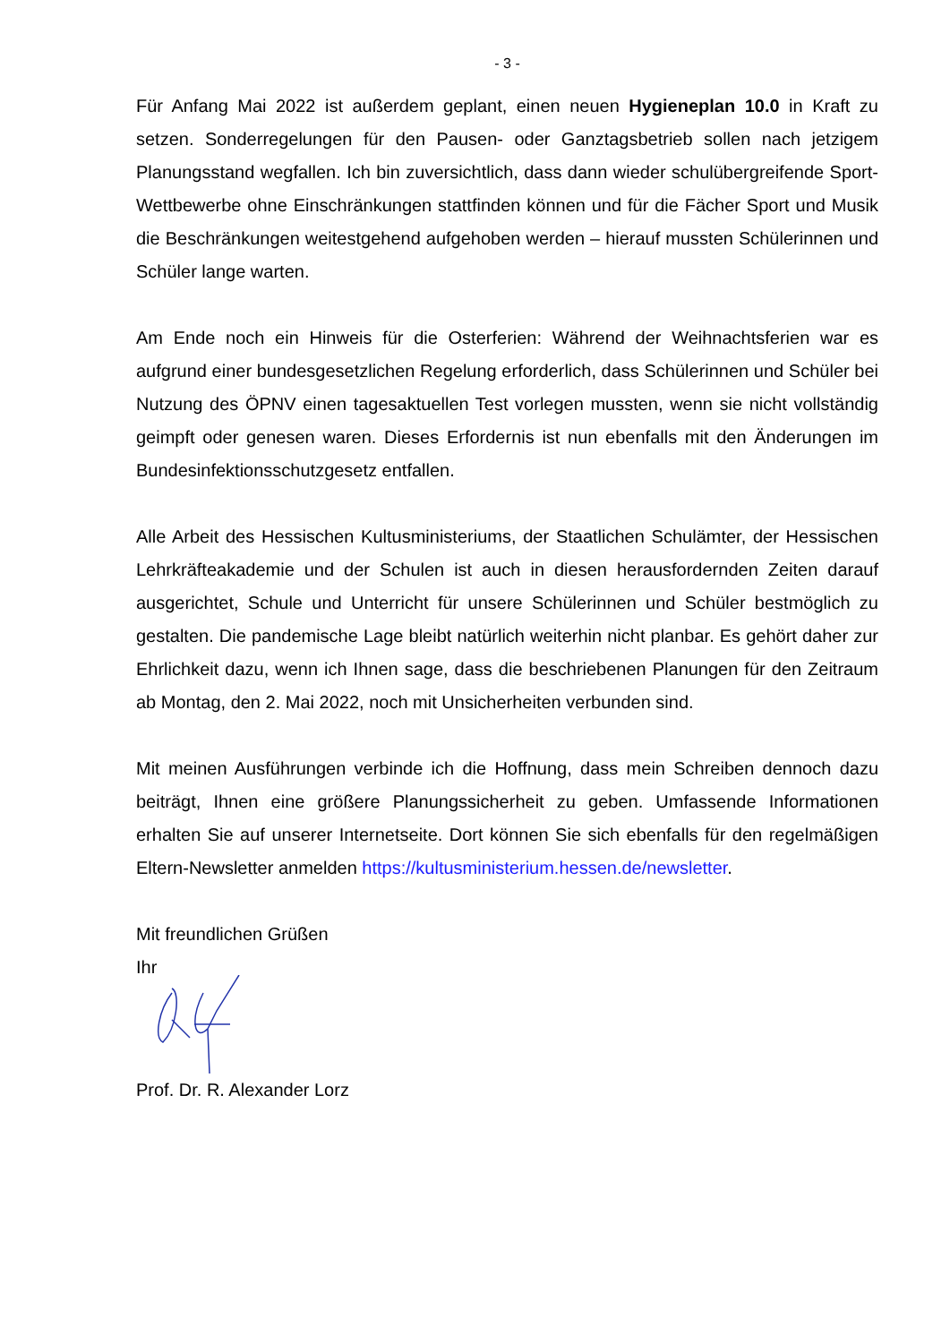- 3 -
Für Anfang Mai 2022 ist außerdem geplant, einen neuen Hygieneplan 10.0 in Kraft zu setzen. Sonderregelungen für den Pausen- oder Ganztagsbetrieb sollen nach jetzigem Planungsstand wegfallen. Ich bin zuversichtlich, dass dann wieder schulübergreifende Sport-Wettbewerbe ohne Einschränkungen stattfinden können und für die Fächer Sport und Musik die Beschränkungen weitestgehend aufgehoben werden – hierauf mussten Schülerinnen und Schüler lange warten.
Am Ende noch ein Hinweis für die Osterferien: Während der Weihnachtsferien war es aufgrund einer bundesgesetzlichen Regelung erforderlich, dass Schülerinnen und Schüler bei Nutzung des ÖPNV einen tagesaktuellen Test vorlegen mussten, wenn sie nicht vollständig geimpft oder genesen waren. Dieses Erfordernis ist nun ebenfalls mit den Änderungen im Bundesinfektionsschutzgesetz entfallen.
Alle Arbeit des Hessischen Kultusministeriums, der Staatlichen Schulämter, der Hessischen Lehrkräfteakademie und der Schulen ist auch in diesen herausfordernden Zeiten darauf ausgerichtet, Schule und Unterricht für unsere Schülerinnen und Schüler bestmöglich zu gestalten. Die pandemische Lage bleibt natürlich weiterhin nicht planbar. Es gehört daher zur Ehrlichkeit dazu, wenn ich Ihnen sage, dass die beschriebenen Planungen für den Zeitraum ab Montag, den 2. Mai 2022, noch mit Unsicherheiten verbunden sind.
Mit meinen Ausführungen verbinde ich die Hoffnung, dass mein Schreiben dennoch dazu beiträgt, Ihnen eine größere Planungssicherheit zu geben. Umfassende Informationen erhalten Sie auf unserer Internetseite. Dort können Sie sich ebenfalls für den regelmäßigen Eltern-Newsletter anmelden https://kultusministerium.hessen.de/newsletter.
Mit freundlichen Grüßen
Ihr
Prof. Dr. R. Alexander Lorz